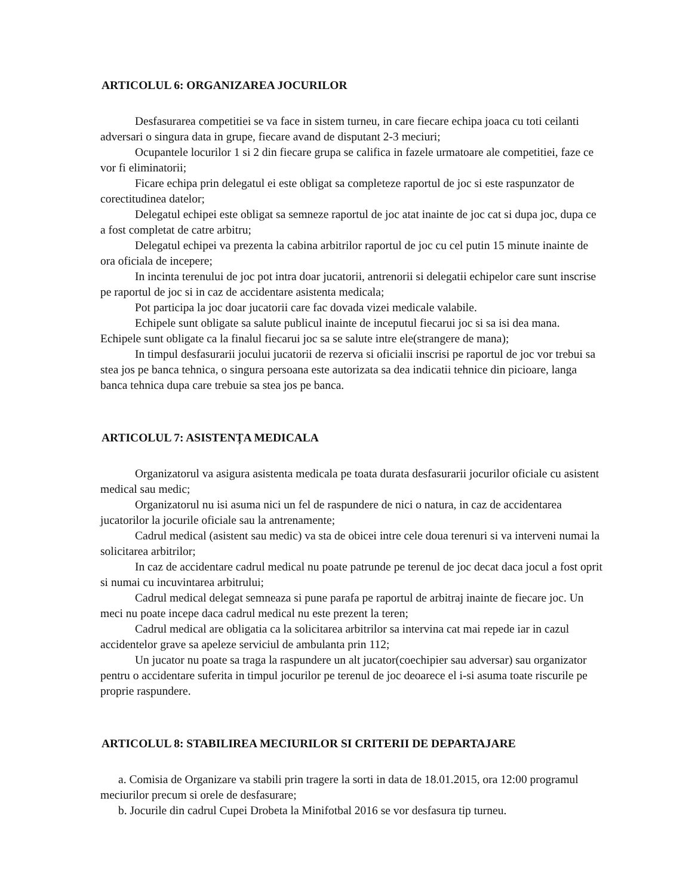ARTICOLUL 6: ORGANIZAREA JOCURILOR
Desfasurarea competitiei se va face in sistem turneu, in care fiecare echipa joaca cu toti ceilanti adversari o singura data in grupe, fiecare avand de disputant 2-3 meciuri;
Ocupantele locurilor 1 si 2 din fiecare grupa se califica in fazele urmatoare ale competitiei, faze ce vor fi eliminatorii;
Ficare echipa prin delegatul ei este obligat sa completeze raportul de joc si este raspunzator de corectitudinea datelor;
Delegatul echipei este obligat sa semneze raportul de joc atat inainte de joc cat si dupa joc, dupa ce a fost completat de catre arbitru;
Delegatul echipei va prezenta la cabina arbitrilor raportul de joc cu cel putin 15 minute inainte de ora oficiala de incepere;
In incinta terenului de joc pot intra doar jucatorii, antrenorii si delegatii echipelor care sunt inscrise pe raportul de joc si in caz de accidentare asistenta medicala;
Pot participa la joc doar jucatorii care fac dovada vizei medicale valabile.
Echipele sunt obligate sa salute publicul inainte de inceputul fiecarui joc si sa isi dea mana. Echipele sunt obligate ca la finalul fiecarui joc sa se salute intre ele(strangere de mana);
In timpul desfasurarii jocului jucatorii de rezerva si oficialii inscrisi pe raportul de joc vor trebui sa stea jos pe banca tehnica, o singura persoana este autorizata sa dea indicatii tehnice din picioare, langa banca tehnica dupa care trebuie sa stea jos pe banca.
ARTICOLUL 7: ASISTENȚA MEDICALA
Organizatorul va asigura asistenta medicala pe toata durata desfasurarii jocurilor oficiale cu asistent medical sau medic;
Organizatorul nu isi asuma nici un fel de raspundere de nici o natura, in caz de accidentarea jucatorilor la jocurile oficiale sau la antrenamente;
Cadrul medical (asistent sau medic) va sta de obicei intre cele doua terenuri si va interveni numai la solicitarea arbitrilor;
In caz de accidentare cadrul medical nu poate patrunde pe terenul de joc decat daca jocul a fost oprit si numai cu incuvintarea arbitrului;
Cadrul medical delegat semneaza si pune parafa pe raportul de arbitraj inainte de fiecare joc. Un meci nu poate incepe daca cadrul medical nu este prezent la teren;
Cadrul medical are obligatia ca la solicitarea arbitrilor sa intervina cat mai repede iar in cazul accidentelor grave sa apeleze serviciul de ambulanta prin 112;
Un jucator nu poate sa traga la raspundere un alt jucator(coechipier sau adversar) sau organizator pentru o accidentare suferita in timpul jocurilor pe terenul de joc deoarece el i-si asuma toate riscurile pe proprie raspundere.
ARTICOLUL 8: STABILIREA MECIURILOR SI CRITERII DE DEPARTAJARE
a. Comisia de Organizare va stabili prin tragere la sorti in data de 18.01.2015, ora 12:00 programul meciurilor precum si orele de desfasurare;
b. Jocurile din cadrul Cupei Drobeta la Minifotbal 2016 se vor desfasura tip turneu.